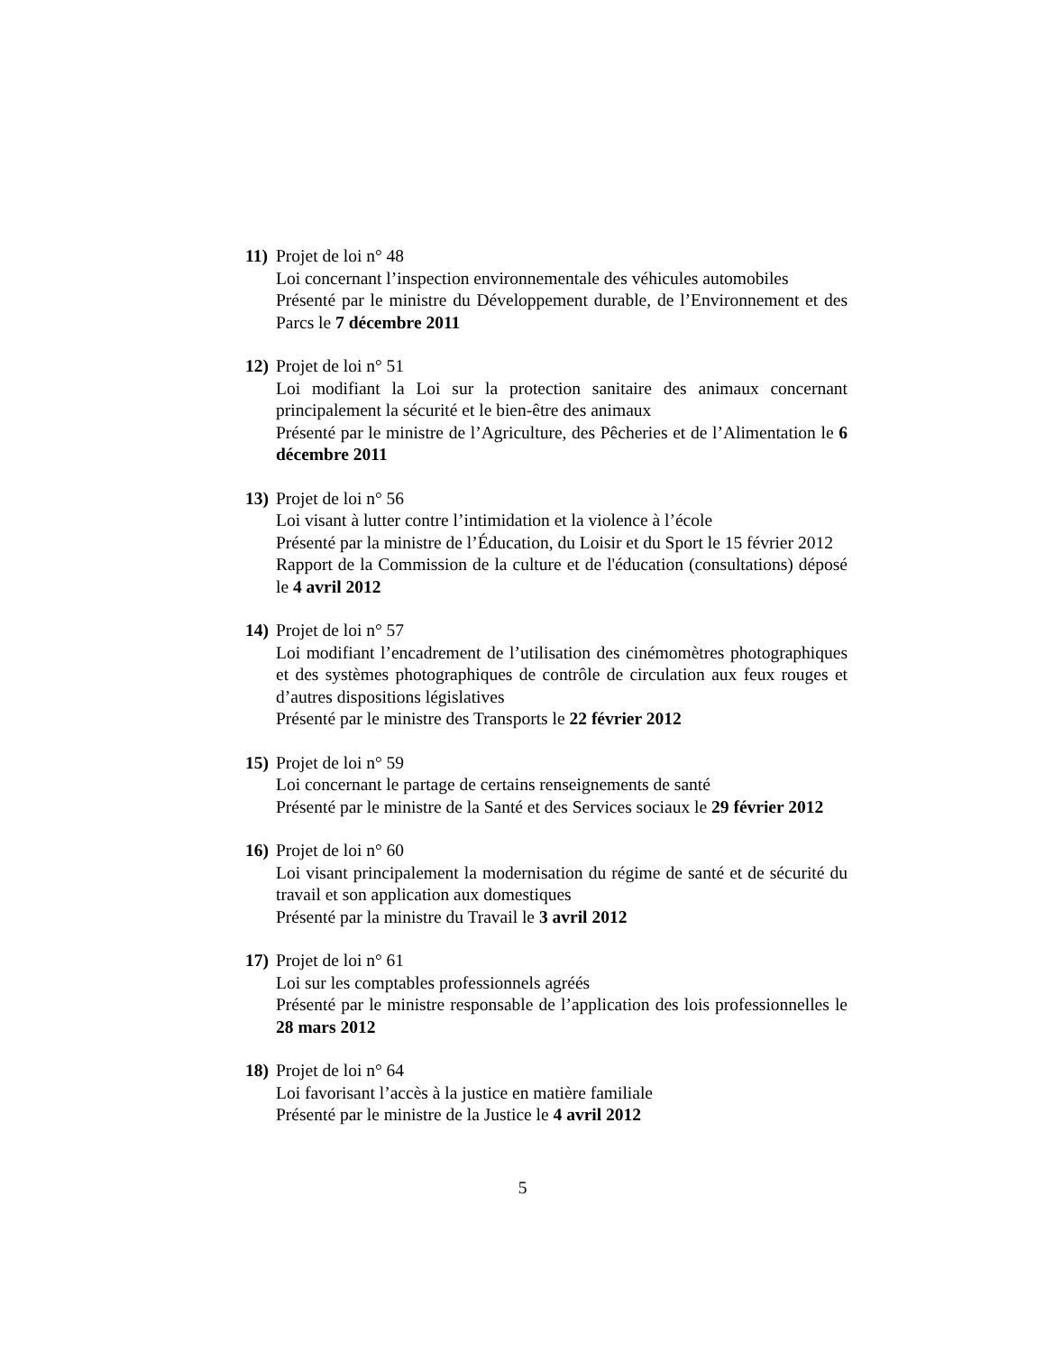11) Projet de loi n° 48
Loi concernant l’inspection environnementale des véhicules automobiles
Présenté par le ministre du Développement durable, de l’Environnement et des Parcs le 7 décembre 2011
12) Projet de loi n° 51
Loi modifiant la Loi sur la protection sanitaire des animaux concernant principalement la sécurité et le bien-être des animaux
Présenté par le ministre de l’Agriculture, des Pêcheries et de l’Alimentation le 6 décembre 2011
13) Projet de loi n° 56
Loi visant à lutter contre l’intimidation et la violence à l’école
Présenté par la ministre de l’Éducation, du Loisir et du Sport le 15 février 2012
Rapport de la Commission de la culture et de l'éducation (consultations) déposé le 4 avril 2012
14) Projet de loi n° 57
Loi modifiant l’encadrement de l’utilisation des cinémomètres photographiques et des systèmes photographiques de contrôle de circulation aux feux rouges et d’autres dispositions législatives
Présenté par le ministre des Transports le 22 février 2012
15) Projet de loi n° 59
Loi concernant le partage de certains renseignements de santé
Présenté par le ministre de la Santé et des Services sociaux le 29 février 2012
16) Projet de loi n° 60
Loi visant principalement la modernisation du régime de santé et de sécurité du travail et son application aux domestiques
Présenté par la ministre du Travail le 3 avril 2012
17) Projet de loi n° 61
Loi sur les comptables professionnels agréés
Présenté par le ministre responsable de l’application des lois professionnelles le 28 mars 2012
18) Projet de loi n° 64
Loi favorisant l’accès à la justice en matière familiale
Présenté par le ministre de la Justice le 4 avril 2012
5